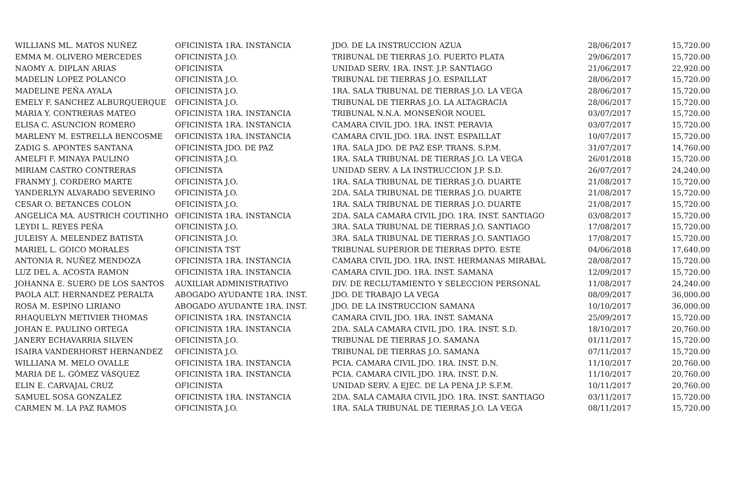| WILLIANS ML. MATOS NUÑEZ | OFICINISTA 1RA. INSTANCIA | JDO. DE LA INSTRUCCION AZUA | 28/06/2017 | 15,720.00 |
| EMMA M. OLIVERO MERCEDES | OFICINISTA J.O. | TRIBUNAL DE TIERRAS J.O. PUERTO PLATA | 29/06/2017 | 15,720.00 |
| NAOMY A. DIPLAN ARIAS | OFICINISTA | UNIDAD SERV. 1RA. INST. J.P. SANTIAGO | 21/06/2017 | 22,920.00 |
| MADELIN LOPEZ POLANCO | OFICINISTA J.O. | TRIBUNAL DE TIERRAS J.O. ESPAILLAT | 28/06/2017 | 15,720.00 |
| MADELINE PEÑA AYALA | OFICINISTA J.O. | 1RA. SALA TRIBUNAL DE TIERRAS J.O. LA VEGA | 28/06/2017 | 15,720.00 |
| EMELY F. SANCHEZ ALBURQUERQUE | OFICINISTA J.O. | TRIBUNAL DE TIERRAS J.O. LA ALTAGRACIA | 28/06/2017 | 15,720.00 |
| MARIA Y. CONTRERAS MATEO | OFICINISTA 1RA. INSTANCIA | TRIBUNAL N.N.A. MONSEÑOR NOUEL | 03/07/2017 | 15,720.00 |
| ELISA C. ASUNCION ROMERO | OFICINISTA 1RA. INSTANCIA | CAMARA CIVIL JDO. 1RA. INST. PERAVIA | 03/07/2017 | 15,720.00 |
| MARLENY M. ESTRELLA BENCOSME | OFICINISTA 1RA. INSTANCIA | CAMARA CIVIL JDO. 1RA. INST. ESPAILLAT | 10/07/2017 | 15,720.00 |
| ZADIG S. APONTES SANTANA | OFICINISTA JDO. DE PAZ | 1RA. SALA JDO. DE PAZ ESP. TRANS. S.P.M. | 31/07/2017 | 14,760.00 |
| AMELFI F. MINAYA PAULINO | OFICINISTA J.O. | 1RA. SALA TRIBUNAL DE TIERRAS J.O. LA VEGA | 26/01/2018 | 15,720.00 |
| MIRIAM CASTRO CONTRERAS | OFICINISTA | UNIDAD SERV. A LA INSTRUCCION J.P. S.D. | 26/07/2017 | 24,240.00 |
| FRANMY J. CORDERO MARTE | OFICINISTA J.O. | 1RA. SALA TRIBUNAL DE TIERRAS J.O. DUARTE | 21/08/2017 | 15,720.00 |
| YANDERLYN ALVARADO SEVERINO | OFICINISTA J.O. | 2DA. SALA TRIBUNAL DE TIERRAS J.O. DUARTE | 21/08/2017 | 15,720.00 |
| CESAR O. BETANCES COLON | OFICINISTA J.O. | 1RA. SALA TRIBUNAL DE TIERRAS J.O. DUARTE | 21/08/2017 | 15,720.00 |
| ANGELICA MA. AUSTRICH COUTINHO | OFICINISTA 1RA. INSTANCIA | 2DA. SALA CAMARA CIVIL JDO. 1RA. INST. SANTIAGO | 03/08/2017 | 15,720.00 |
| LEYDI L. REYES PEÑA | OFICINISTA J.O. | 3RA. SALA TRIBUNAL DE TIERRAS J.O. SANTIAGO | 17/08/2017 | 15,720.00 |
| JULEISY A. MELENDEZ BATISTA | OFICINISTA J.O. | 3RA. SALA TRIBUNAL DE TIERRAS J.O. SANTIAGO | 17/08/2017 | 15,720.00 |
| MARIEL L. GOICO MORALES | OFICINISTA TST | TRIBUNAL SUPERIOR DE TIERRAS DPTO. ESTE | 04/06/2018 | 17,640.00 |
| ANTONIA R. NUÑEZ MENDOZA | OFICINISTA 1RA. INSTANCIA | CAMARA CIVIL JDO. 1RA. INST. HERMANAS MIRABAL | 28/08/2017 | 15,720.00 |
| LUZ DEL A. ACOSTA RAMON | OFICINISTA 1RA. INSTANCIA | CAMARA CIVIL JDO. 1RA. INST. SAMANA | 12/09/2017 | 15,720.00 |
| JOHANNA E. SUERO DE LOS SANTOS | AUXILIAR ADMINISTRATIVO | DIV. DE RECLUTAMIENTO Y SELECCION PERSONAL | 11/08/2017 | 24,240.00 |
| PAOLA ALT. HERNANDEZ PERALTA | ABOGADO AYUDANTE 1RA. INST. | JDO. DE TRABAJO LA VEGA | 08/09/2017 | 36,000.00 |
| ROSA M. ESPINO LIRIANO | ABOGADO AYUDANTE 1RA. INST. | JDO. DE LA INSTRUCCION SAMANA | 10/10/2017 | 36,000.00 |
| RHAQUELYN METIVIER THOMAS | OFICINISTA 1RA. INSTANCIA | CAMARA CIVIL JDO. 1RA. INST. SAMANA | 25/09/2017 | 15,720.00 |
| JOHAN E. PAULINO ORTEGA | OFICINISTA 1RA. INSTANCIA | 2DA. SALA CAMARA CIVIL JDO. 1RA. INST. S.D. | 18/10/2017 | 20,760.00 |
| JANERY ECHAVARRIA SILVEN | OFICINISTA J.O. | TRIBUNAL DE TIERRAS J.O. SAMANA | 01/11/2017 | 15,720.00 |
| ISAIRA VANDERHORST HERNANDEZ | OFICINISTA J.O. | TRIBUNAL DE TIERRAS J.O. SAMANA | 07/11/2017 | 15,720.00 |
| WILLIANA M. MELO OVALLE | OFICINISTA 1RA. INSTANCIA | PCIA. CAMARA CIVIL JDO. 1RA. INST. D.N. | 11/10/2017 | 20,760.00 |
| MARIA DE L. GÓMEZ VÁSQUEZ | OFICINISTA 1RA. INSTANCIA | PCIA. CAMARA CIVIL JDO. 1RA. INST. D.N. | 11/10/2017 | 20,760.00 |
| ELIN E. CARVAJAL CRUZ | OFICINISTA | UNIDAD SERV. A EJEC. DE LA PENA J.P. S.F.M. | 10/11/2017 | 20,760.00 |
| SAMUEL SOSA GONZALEZ | OFICINISTA 1RA. INSTANCIA | 2DA. SALA CAMARA CIVIL JDO. 1RA. INST. SANTIAGO | 03/11/2017 | 15,720.00 |
| CARMEN M. LA PAZ RAMOS | OFICINISTA J.O. | 1RA. SALA TRIBUNAL DE TIERRAS J.O. LA VEGA | 08/11/2017 | 15,720.00 |